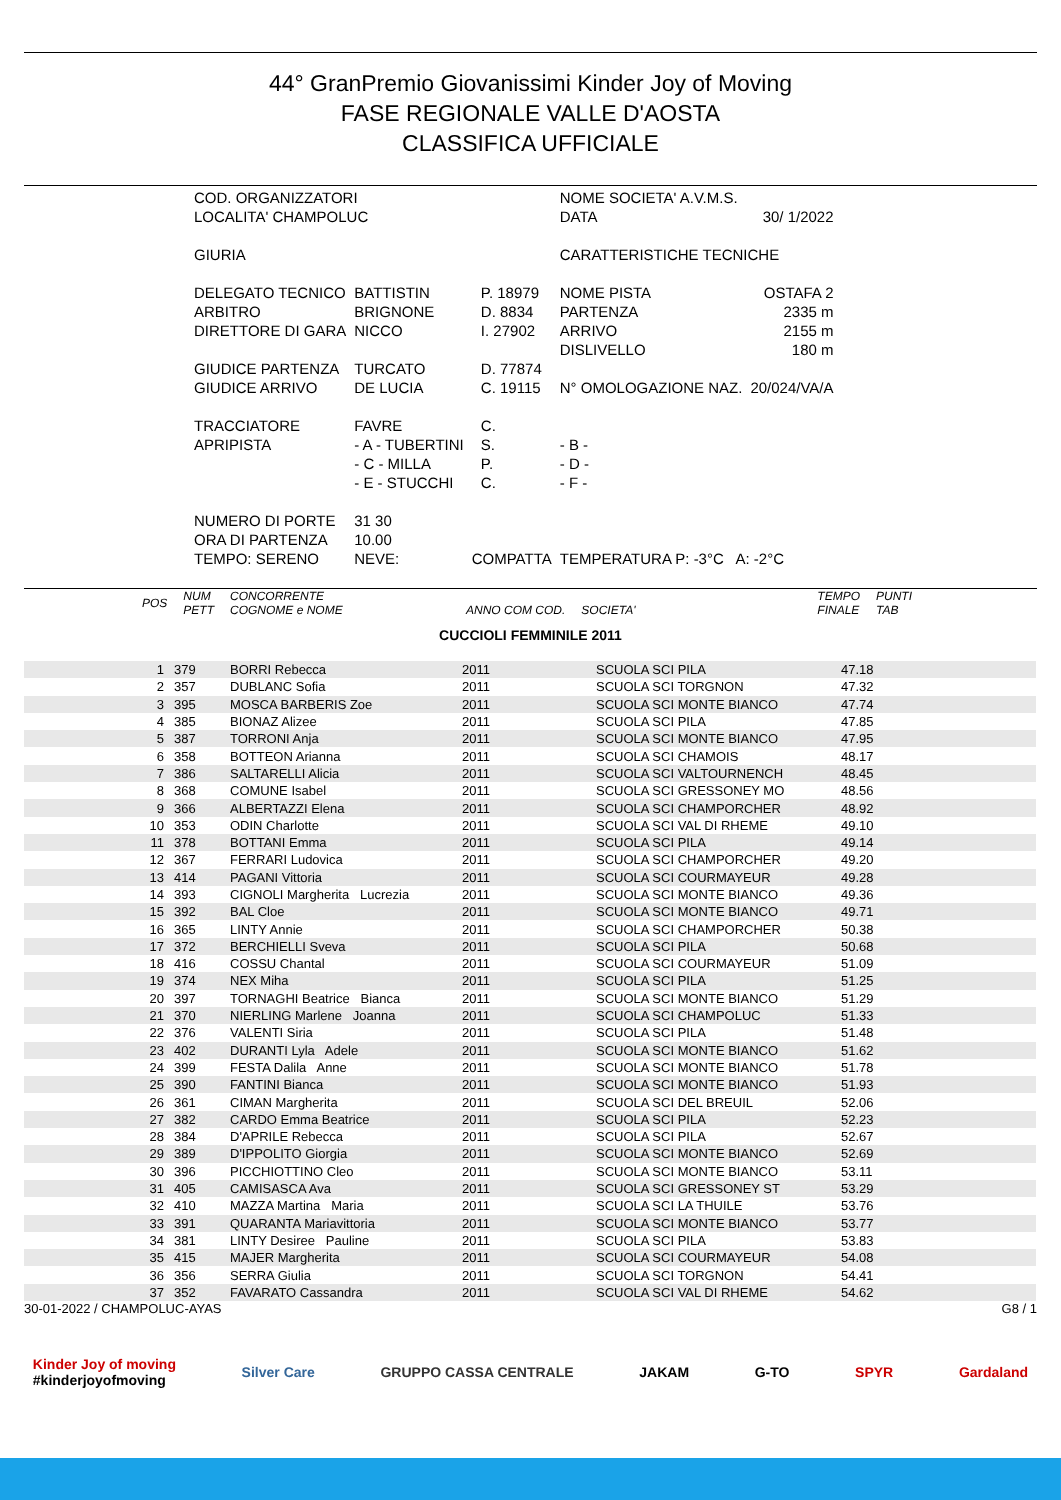44° GranPremio Giovanissimi Kinder Joy of Moving
FASE REGIONALE VALLE D'AOSTA
CLASSIFICA UFFICIALE
| COD. ORGANIZZATORI | | | | NOME SOCIETA' A.V.M.S. | | |
| LOCALITA' CHAMPOLUC | | | | DATA | 30/ 1/2022 | |
| GIURIA | | | | CARATTERISTICHE TECNICHE | | |
| DELEGATO TECNICO | BATTISTIN | | P. 18979 | NOME PISTA | OSTAFA 2 | |
| ARBITRO | BRIGNONE | | D. 8834 | PARTENZA | 2335 m | |
| DIRETTORE DI GARA | NICCO | | I. 27902 | ARRIVO | 2155 m | |
| | | | | DISLIVELLO | 180 m | |
| GIUDICE PARTENZA | TURCATO | | D. 77874 | | | |
| GIUDICE ARRIVO | DE LUCIA | | C. 19115 | N° OMOLOGAZIONE NAZ. | 20/024/VA/A | |
| TRACCIATORE | FAVRE | | C. | | | |
| APRIPISTA | - A - TUBERTINI | | S. | - B - | | |
| | - C - MILLA | | P. | - D - | | |
| | - E - STUCCHI | | C. | - F - | | |
| NUMERO DI PORTE | 31 30 | | | | | |
| ORA DI PARTENZA | 10.00 | | | | | |
| TEMPO: SERENO | NEVE: | COMPATTA | | TEMPERATURA P: -3°C A: -2°C | | |
| POS | NUM PETT | CONCORRENTE COGNOME e NOME | ANNO COM COD. | SOCIETA' | TEMPO FINALE | PUNTI TAB |
CUCCIOLI FEMMINILE 2011
| 1 | 379 | BORRI Rebecca | 2011 | SCUOLA SCI PILA | 47.18 |
| 2 | 357 | DUBLANC Sofia | 2011 | SCUOLA SCI TORGNON | 47.32 |
| 3 | 395 | MOSCA BARBERIS Zoe | 2011 | SCUOLA SCI MONTE BIANCO | 47.74 |
| 4 | 385 | BIONAZ Alizee | 2011 | SCUOLA SCI PILA | 47.85 |
| 5 | 387 | TORRONI Anja | 2011 | SCUOLA SCI MONTE BIANCO | 47.95 |
| 6 | 358 | BOTTEON Arianna | 2011 | SCUOLA SCI CHAMOIS | 48.17 |
| 7 | 386 | SALTARELLI Alicia | 2011 | SCUOLA SCI VALTOURNENCH | 48.45 |
| 8 | 368 | COMUNE Isabel | 2011 | SCUOLA SCI GRESSONEY MO | 48.56 |
| 9 | 366 | ALBERTAZZI Elena | 2011 | SCUOLA SCI CHAMPORCHER | 48.92 |
| 10 | 353 | ODIN Charlotte | 2011 | SCUOLA SCI VAL DI RHEME | 49.10 |
| 11 | 378 | BOTTANI Emma | 2011 | SCUOLA SCI PILA | 49.14 |
| 12 | 367 | FERRARI Ludovica | 2011 | SCUOLA SCI CHAMPORCHER | 49.20 |
| 13 | 414 | PAGANI Vittoria | 2011 | SCUOLA SCI COURMAYEUR | 49.28 |
| 14 | 393 | CIGNOLI Margherita Lucrezia | 2011 | SCUOLA SCI MONTE BIANCO | 49.36 |
| 15 | 392 | BAL Cloe | 2011 | SCUOLA SCI MONTE BIANCO | 49.71 |
| 16 | 365 | LINTY Annie | 2011 | SCUOLA SCI CHAMPORCHER | 50.38 |
| 17 | 372 | BERCHIELLI Sveva | 2011 | SCUOLA SCI PILA | 50.68 |
| 18 | 416 | COSSU Chantal | 2011 | SCUOLA SCI COURMAYEUR | 51.09 |
| 19 | 374 | NEX Miha | 2011 | SCUOLA SCI PILA | 51.25 |
| 20 | 397 | TORNAGHI Beatrice Bianca | 2011 | SCUOLA SCI MONTE BIANCO | 51.29 |
| 21 | 370 | NIERLING Marlene Joanna | 2011 | SCUOLA SCI CHAMPOLUC | 51.33 |
| 22 | 376 | VALENTI Siria | 2011 | SCUOLA SCI PILA | 51.48 |
| 23 | 402 | DURANTI Lyla Adele | 2011 | SCUOLA SCI MONTE BIANCO | 51.62 |
| 24 | 399 | FESTA Dalila Anne | 2011 | SCUOLA SCI MONTE BIANCO | 51.78 |
| 25 | 390 | FANTINI Bianca | 2011 | SCUOLA SCI MONTE BIANCO | 51.93 |
| 26 | 361 | CIMAN Margherita | 2011 | SCUOLA SCI DEL BREUIL | 52.06 |
| 27 | 382 | CARDO Emma Beatrice | 2011 | SCUOLA SCI PILA | 52.23 |
| 28 | 384 | D'APRILE Rebecca | 2011 | SCUOLA SCI PILA | 52.67 |
| 29 | 389 | D'IPPOLITO Giorgia | 2011 | SCUOLA SCI MONTE BIANCO | 52.69 |
| 30 | 396 | PICCHIOTTINO Cleo | 2011 | SCUOLA SCI MONTE BIANCO | 53.11 |
| 31 | 405 | CAMISASCA Ava | 2011 | SCUOLA SCI GRESSONEY ST | 53.29 |
| 32 | 410 | MAZZA Martina Maria | 2011 | SCUOLA SCI LA THUILE | 53.76 |
| 33 | 391 | QUARANTA Mariavittoria | 2011 | SCUOLA SCI MONTE BIANCO | 53.77 |
| 34 | 381 | LINTY Desiree Pauline | 2011 | SCUOLA SCI PILA | 53.83 |
| 35 | 415 | MAJER Margherita | 2011 | SCUOLA SCI COURMAYEUR | 54.08 |
| 36 | 356 | SERRA Giulia | 2011 | SCUOLA SCI TORGNON | 54.41 |
| 37 | 352 | FAVARATO Cassandra | 2011 | SCUOLA SCI VAL DI RHEME | 54.62 |
30-01-2022 / CHAMPOLUC-AYAS G8 / 1
Kinder Joy of moving
#kinderjoyofmoving Silver Care GRUPPO CASSA CENTRALE JAKAM G-TO SPYR Gardaland